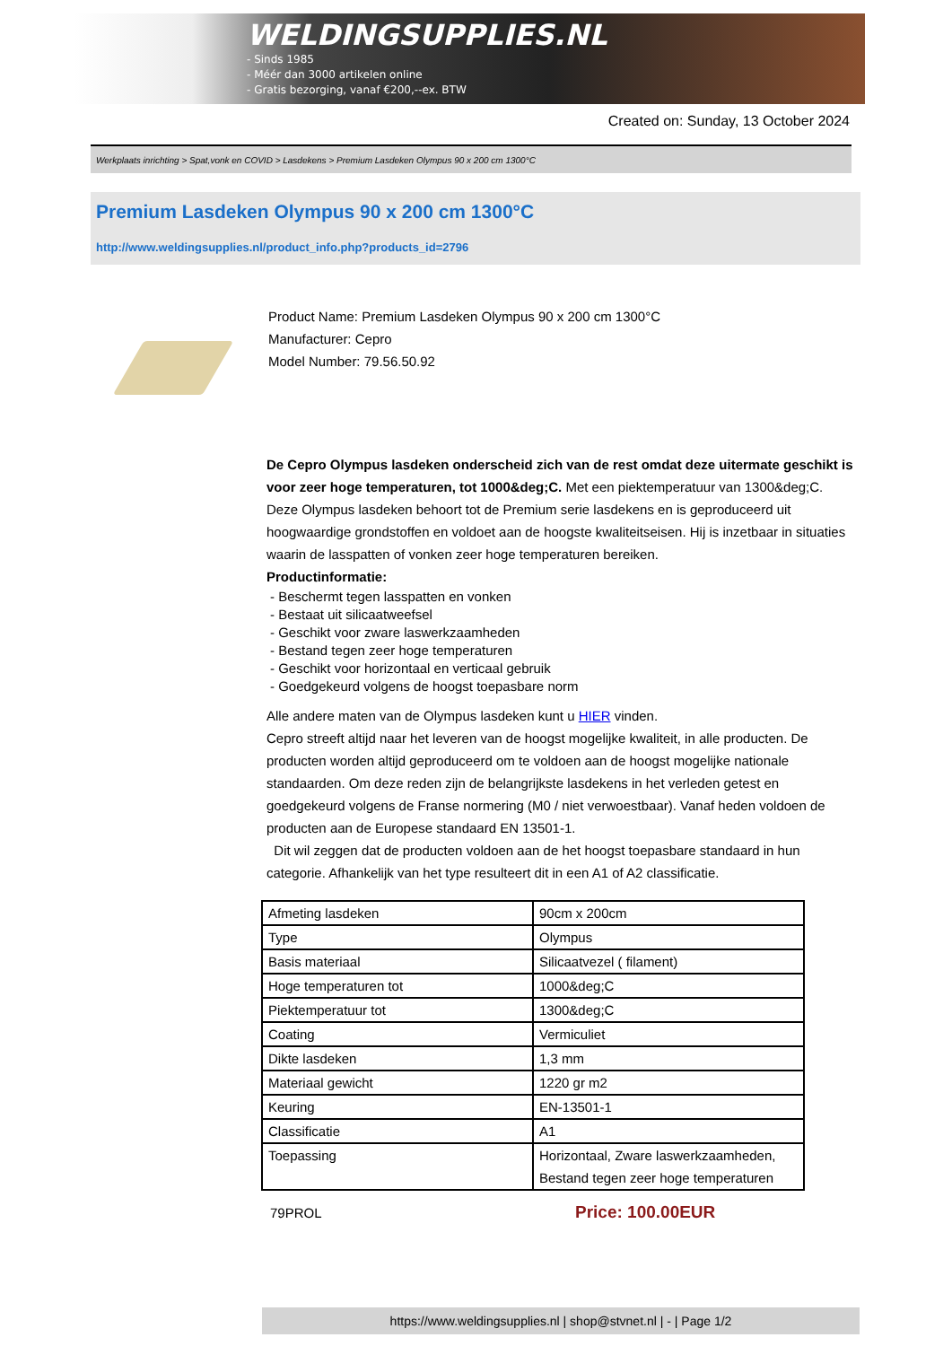WELDINGSUPPLIES.NL
- Sinds 1985
- Méér dan 3000 artikelen online
- Gratis bezorging, vanaf €200,--ex. BTW
Created on: Sunday, 13 October 2024
Werkplaats inrichting > Spat,vonk en COVID > Lasdekens > Premium Lasdeken Olympus 90 x 200 cm 1300°C
Premium Lasdeken Olympus 90 x 200 cm 1300°C
http://www.weldingsupplies.nl/product_info.php?products_id=2796
Product Name: Premium Lasdeken Olympus 90 x 200 cm 1300°C
Manufacturer: Cepro
Model Number: 79.56.50.92
De Cepro Olympus lasdeken onderscheid zich van de rest omdat deze uitermate geschikt is voor zeer hoge temperaturen, tot 1000&deg;C. Met een piektemperatuur van 1300&deg;C. Deze Olympus lasdeken behoort tot de Premium serie lasdekens en is geproduceerd uit hoogwaardige grondstoffen en voldoet aan de hoogste kwaliteitseisen. Hij is inzetbaar in situaties waarin de lasspatten of vonken zeer hoge temperaturen bereiken.
Productinformatie:
- Beschermt tegen lasspatten en vonken
- Bestaat uit silicaatweefsel
- Geschikt voor zware laswerkzaamheden
- Bestand tegen zeer hoge temperaturen
- Geschikt voor horizontaal en verticaal gebruik
- Goedgekeurd volgens de hoogst toepasbare norm
Alle andere maten van de Olympus lasdeken kunt u HIER vinden.
Cepro streeft altijd naar het leveren van de hoogst mogelijke kwaliteit, in alle producten. De producten worden altijd geproduceerd om te voldoen aan de hoogst mogelijke nationale standaarden. Om deze reden zijn de belangrijkste lasdekens in het verleden getest en goedgekeurd volgens de Franse normering (M0 / niet verwoestbaar). Vanaf heden voldoen de producten aan de Europese standaard EN 13501-1.
Dit wil zeggen dat de producten voldoen aan de het hoogst toepasbare standaard in hun categorie. Afhankelijk van het type resulteert dit in een A1 of A2 classificatie.
| Afmeting lasdeken | 90cm x 200cm |
| Type | Olympus |
| Basis materiaal | Silicaatvezel ( filament) |
| Hoge temperaturen tot | 1000&deg;C |
| Piektemperatuur tot | 1300&deg;C |
| Coating | Vermiculiet |
| Dikte lasdeken | 1,3 mm |
| Materiaal gewicht | 1220 gr m2 |
| Keuring | EN-13501-1 |
| Classificatie | A1 |
| Toepassing | Horizontaal, Zware laswerkzaamheden, Bestand tegen zeer hoge temperaturen |
79PROL
Price: 100.00EUR
https://www.weldingsupplies.nl | shop@stvnet.nl | - | Page 1/2